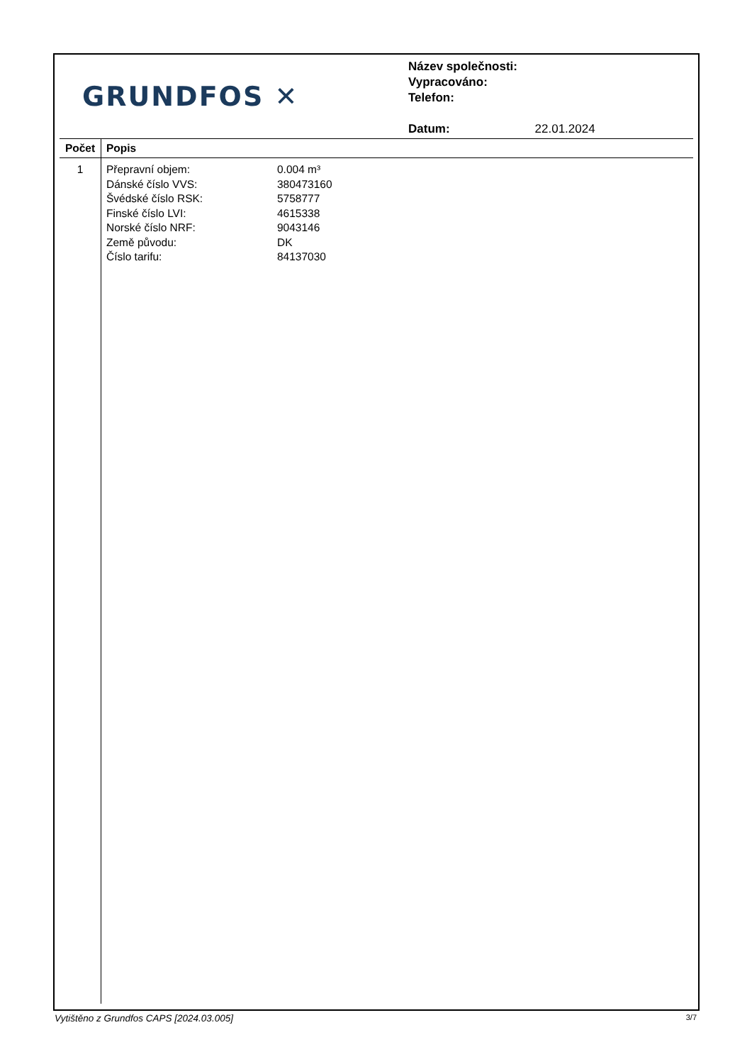GRUNDFOS ✕
Název společnosti:
Vypracováno:
Telefon:
Datum: 22.01.2024
| Počet | Popis |
| --- | --- |
| 1 | Přepravní objem: 0.004 m³ Dánské číslo VVS: 380473160 Švédské číslo RSK: 5758777 Finské číslo LVI: 4615338 Norské číslo NRF: 9043146 Země původu: DK Číslo tarifu: 84137030 |
Vytištěno z Grundfos CAPS [2024.03.005] 3/7